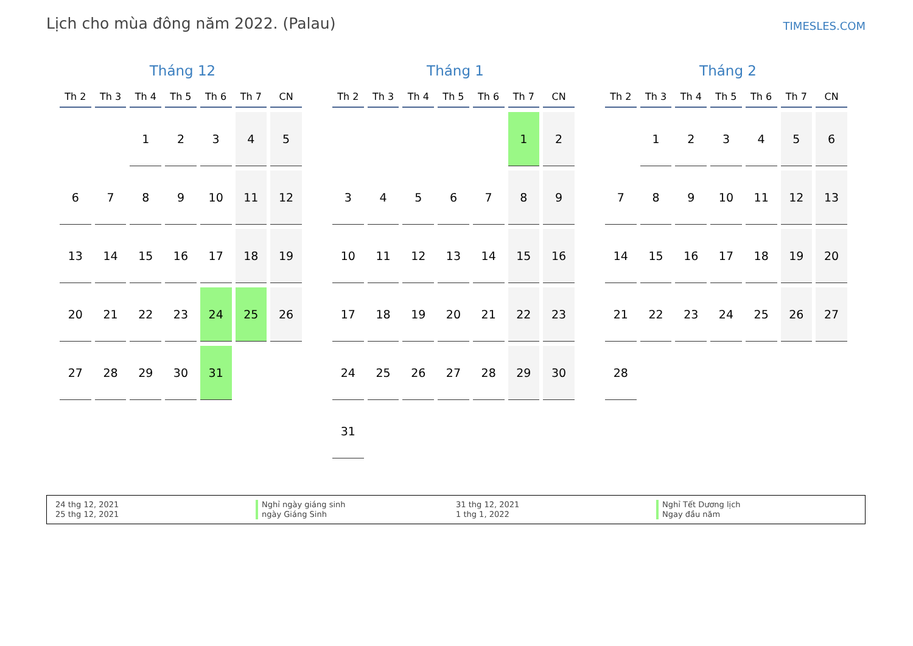Lịch cho mùa đông năm 2022. (Palau)
TIMESLES.COM
Tháng 12
| Th 2 | Th 3 | Th 4 | Th 5 | Th 6 | Th 7 | CN |
| --- | --- | --- | --- | --- | --- | --- |
| | | 1 | 2 | 3 | 4 | 5 |
| 6 | 7 | 8 | 9 | 10 | 11 | 12 |
| 13 | 14 | 15 | 16 | 17 | 18 | 19 |
| 20 | 21 | 22 | 23 | 24 | 25 | 26 |
| 27 | 28 | 29 | 30 | 31 | | |
Tháng 1
| Th 2 | Th 3 | Th 4 | Th 5 | Th 6 | Th 7 | CN |
| --- | --- | --- | --- | --- | --- | --- |
| | | | | | 1 | 2 |
| 3 | 4 | 5 | 6 | 7 | 8 | 9 |
| 10 | 11 | 12 | 13 | 14 | 15 | 16 |
| 17 | 18 | 19 | 20 | 21 | 22 | 23 |
| 24 | 25 | 26 | 27 | 28 | 29 | 30 |
| 31 | | | | | | |
Tháng 2
| Th 2 | Th 3 | Th 4 | Th 5 | Th 6 | Th 7 | CN |
| --- | --- | --- | --- | --- | --- | --- |
| | 1 | 2 | 3 | 4 | 5 | 6 |
| 7 | 8 | 9 | 10 | 11 | 12 | 13 |
| 14 | 15 | 16 | 17 | 18 | 19 | 20 |
| 21 | 22 | 23 | 24 | 25 | 26 | 27 |
| 28 | | | | | | |
24 thg 12, 2021
25 thg 12, 2021
Nghỉ ngày giáng sinh
ngày Giáng Sinh
31 thg 12, 2021
1 thg 1, 2022
Nghỉ Tết Dương lịch
Ngay đầu năm